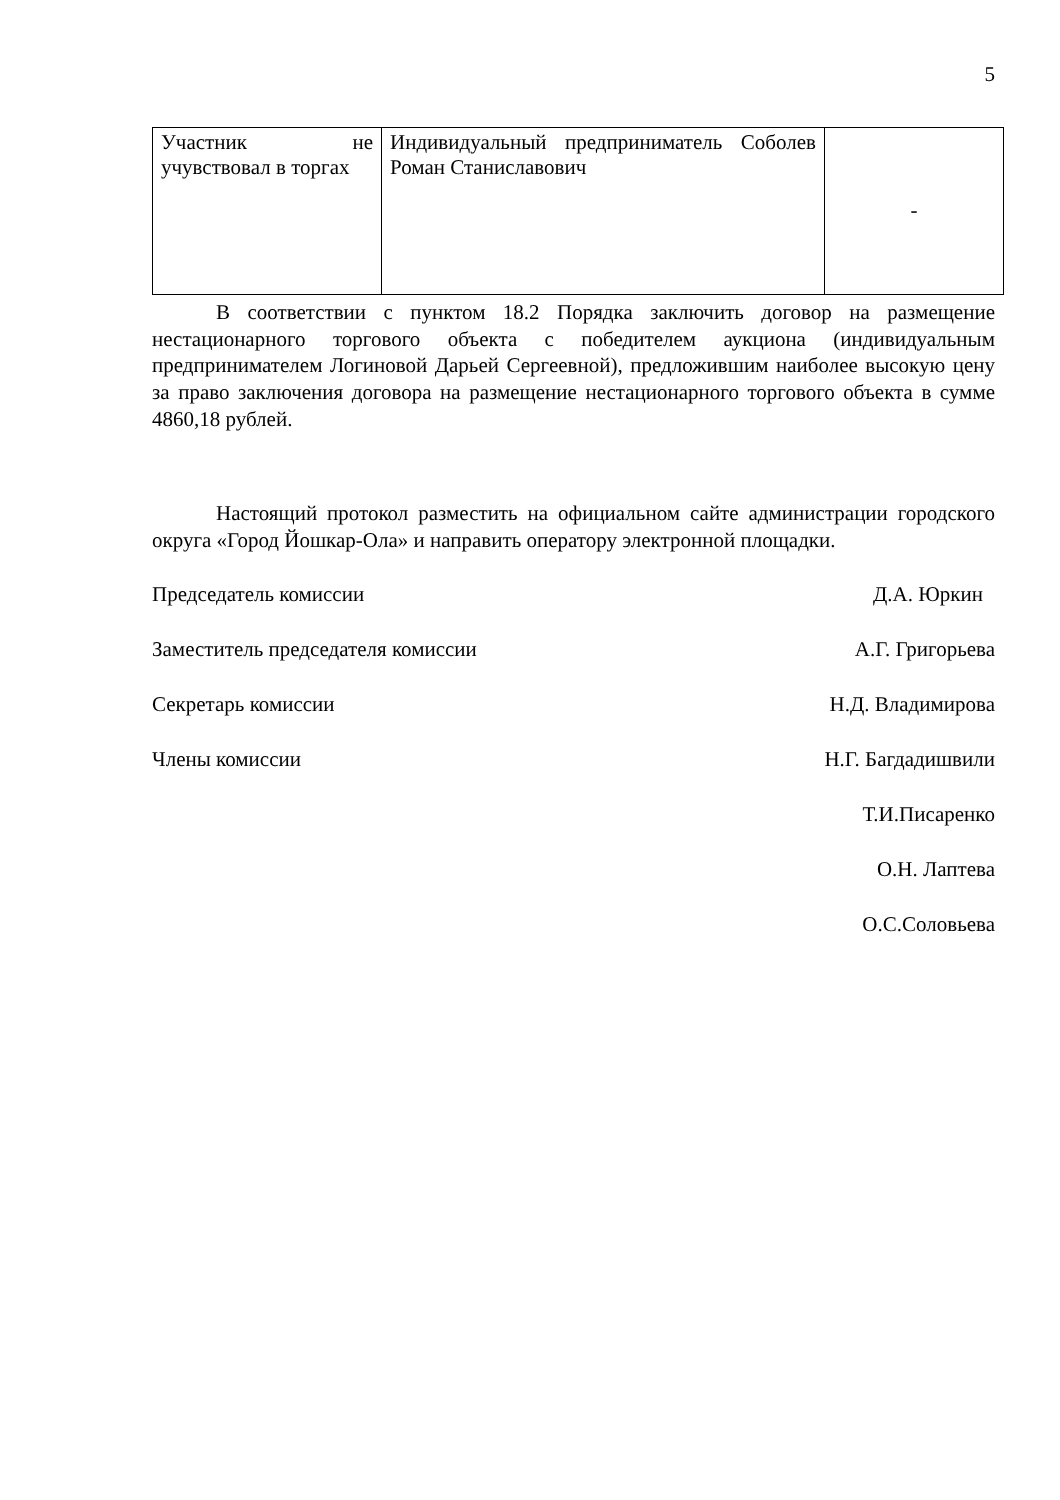5
| Участник не учувствовал в торгах | Индивидуальный предприниматель Соболев Роман Станиславович | - |
В соответствии с пунктом 18.2 Порядка заключить договор на размещение нестационарного торгового объекта с победителем аукциона (индивидуальным предпринимателем Логиновой Дарьей Сергеевной), предложившим наиболее высокую цену за право заключения договора на размещение нестационарного торгового объекта в сумме 4860,18 рублей.
Настоящий протокол разместить на официальном сайте администрации городского округа «Город Йошкар-Ола» и направить оператору электронной площадки.
Председатель комиссии Д.А. Юркин
Заместитель председателя комиссии А.Г. Григорьева
Секретарь комиссии Н.Д. Владимирова
Члены комиссии Н.Г. Багдадишвили
Т.И.Писаренко
О.Н. Лаптева
О.С.Соловьева